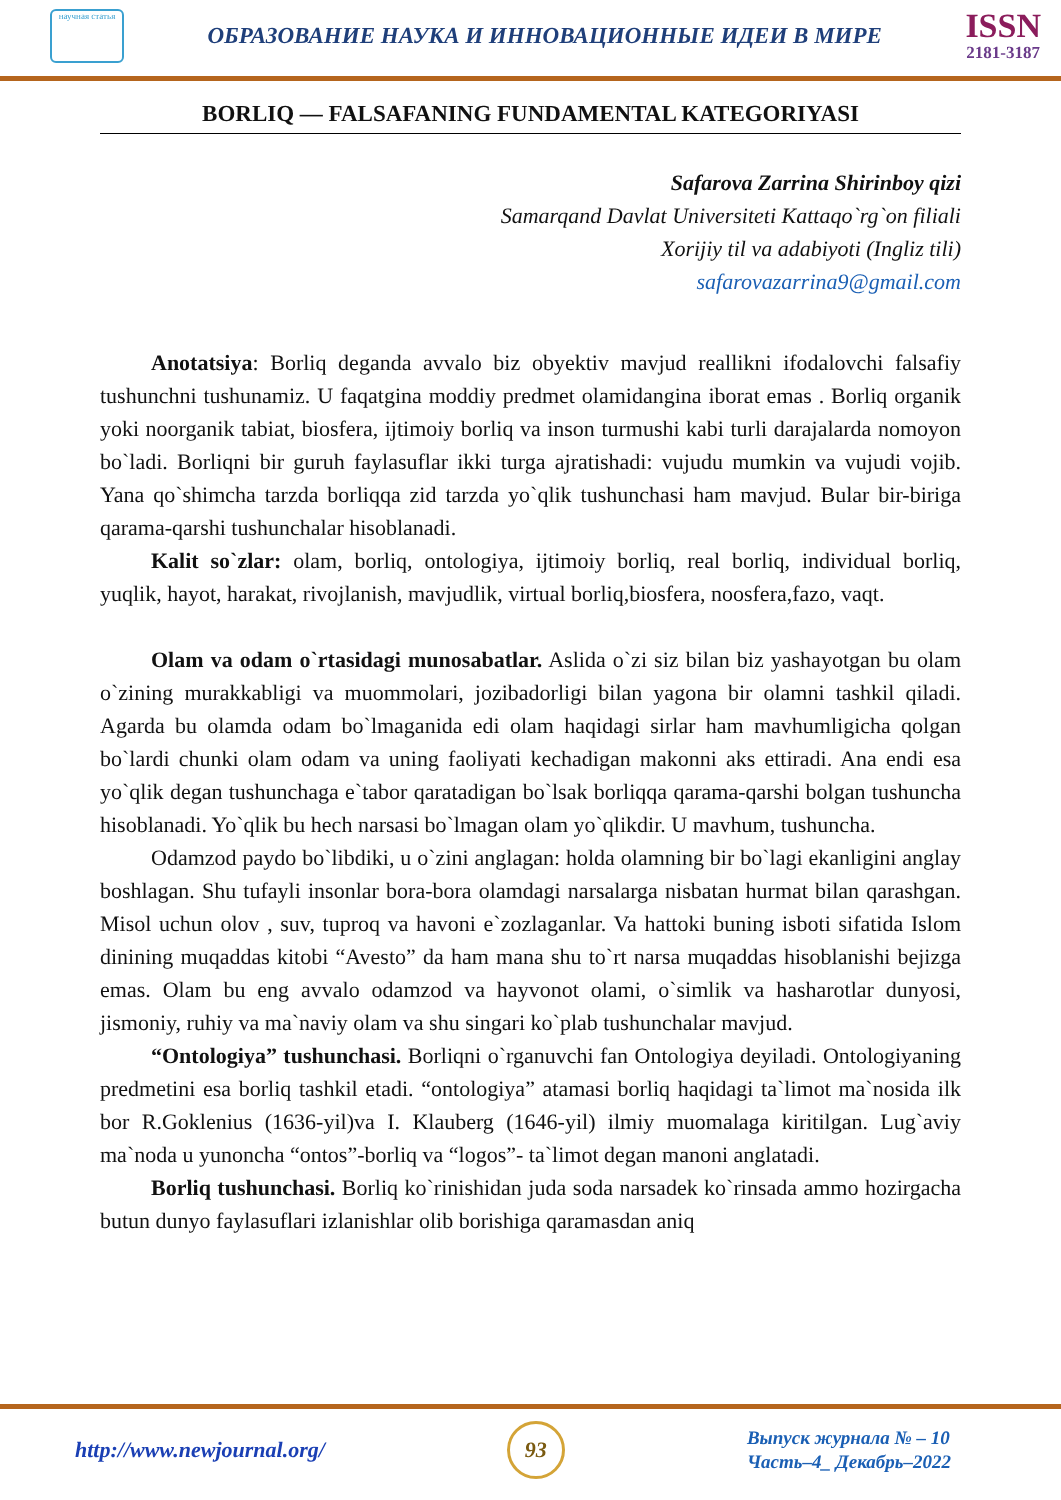научная статья
ОБРАЗОВАНИЕ НАУКА И ИННОВАЦИОННЫЕ ИДЕИ В МИРЕ
ISSN
2181-3187
BORLIQ — FALSAFANING FUNDAMENTAL KATEGORIYASI
Safarova Zarrina Shirinboy qizi
Samarqand Davlat Universiteti Kattaqo`rg`on filiali
Xorijiy til va adabiyoti (Ingliz tili)
safarovazarrina9@gmail.com
Anotatsiya: Borliq deganda avvalo biz obyektiv mavjud reallikni ifodalovchi falsafiy tushunchni tushunamiz. U faqatgina moddiy predmet olamidangina iborat emas . Borliq organik yoki noorganik tabiat, biosfera, ijtimoiy borliq va inson turmushi kabi turli darajalarda nomoyon bo`ladi. Borliqni bir guruh faylasuflar ikki turga ajratishadi: vujudu mumkin va vujudi vojib. Yana qo`shimcha tarzda borliqqa zid tarzda yo`qlik tushunchasi ham mavjud. Bular bir-biriga qarama-qarshi tushunchalar hisoblanadi.
Kalit so`zlar: olam, borliq, ontologiya, ijtimoiy borliq, real borliq, individual borliq, yuqlik, hayot, harakat, rivojlanish, mavjudlik, virtual borliq,biosfera, noosfera,fazo, vaqt.
Olam va odam o`rtasidagi munosabatlar. Aslida o`zi siz bilan biz yashayotgan bu olam o`zining murakkabligi va muommolari, jozibadorligi bilan yagona bir olamni tashkil qiladi. Agarda bu olamda odam bo`lmaganida edi olam haqidagi sirlar ham mavhumligicha qolgan bo`lardi chunki olam odam va uning faoliyati kechadigan makonni aks ettiradi. Ana endi esa yo`qlik degan tushunchaga e`tabor qaratadigan bo`lsak borliqqa qarama-qarshi bolgan tushuncha hisoblanadi. Yo`qlik bu hech narsasi bo`lmagan olam yo`qlikdir. U mavhum, tushuncha.
Odamzod paydo bo`libdiki, u o`zini anglagan: holda olamning bir bo`lagi ekanligini anglay boshlagan. Shu tufayli insonlar bora-bora olamdagi narsalarga nisbatan hurmat bilan qarashgan. Misol uchun olov , suv, tuproq va havoni e`zozlaganlar. Va hattoki buning isboti sifatida Islom dinining muqaddas kitobi “Avesto” da ham mana shu to`rt narsa muqaddas hisoblanishi bejizga emas. Olam bu eng avvalo odamzod va hayvonot olami, o`simlik va hasharotlar dunyosi, jismoniy, ruhiy va ma`naviy olam va shu singari ko`plab tushunchalar mavjud.
“Ontologiya” tushunchasi. Borliqni o`rganuvchi fan Ontologiya deyiladi. Ontologiyaning predmetini esa borliq tashkil etadi. “ontologiya” atamasi borliq haqidagi ta`limot ma`nosida ilk bor R.Goklenius (1636-yil)va I. Klauberg (1646-yil) ilmiy muomalaga kiritilgan. Lug`aviy ma`noda u yunoncha “ontos”-borliq va “logos”- ta`limot degan manoni anglatadi.
Borliq tushunchasi. Borliq ko`rinishidan juda soda narsadek ko`rinsada ammo hozirgacha butun dunyo faylasuflari izlanishlar olib borishiga qaramasdan aniq
http://www.newjournal.org/
93
Выпуск журнала № – 10
Часть–4_ Декабрь–2022